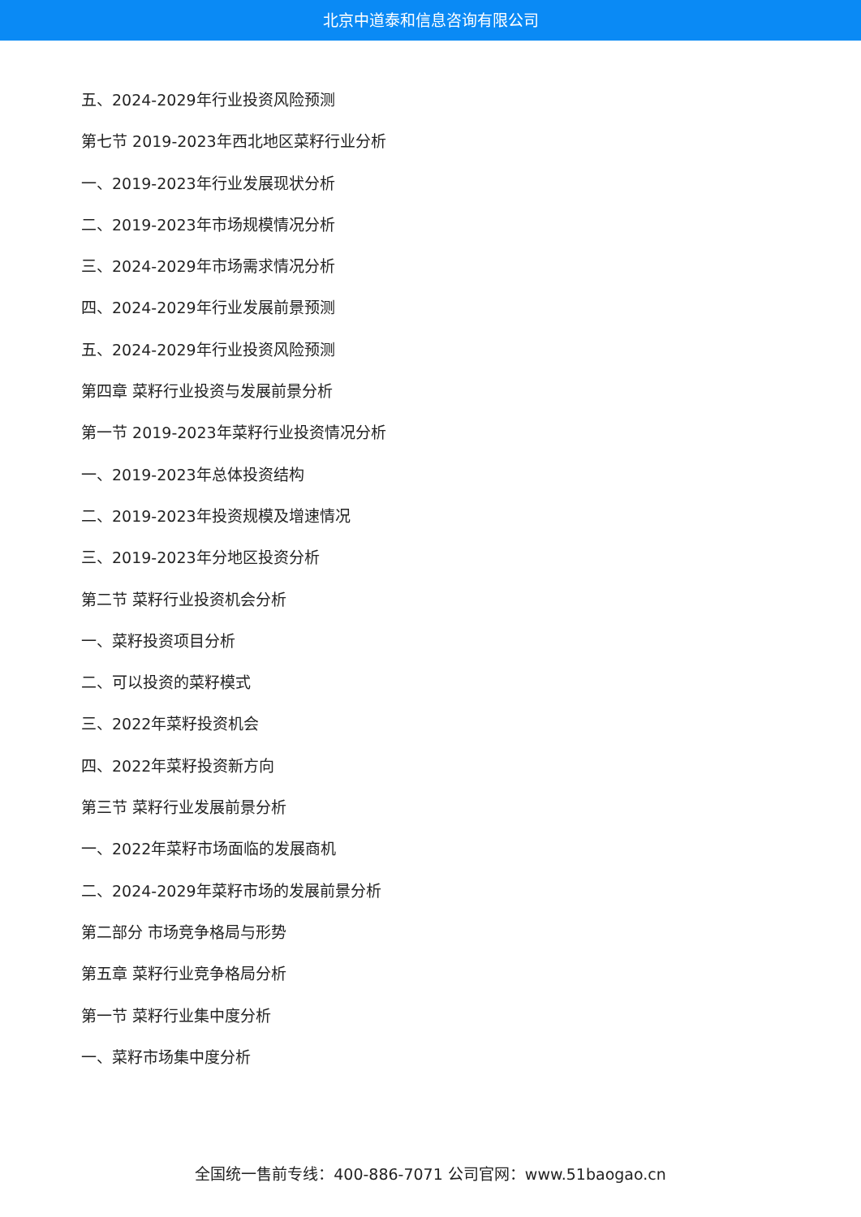北京中道泰和信息咨询有限公司
五、2024-2029年行业投资风险预测
第七节 2019-2023年西北地区菜籽行业分析
一、2019-2023年行业发展现状分析
二、2019-2023年市场规模情况分析
三、2024-2029年市场需求情况分析
四、2024-2029年行业发展前景预测
五、2024-2029年行业投资风险预测
第四章 菜籽行业投资与发展前景分析
第一节 2019-2023年菜籽行业投资情况分析
一、2019-2023年总体投资结构
二、2019-2023年投资规模及增速情况
三、2019-2023年分地区投资分析
第二节 菜籽行业投资机会分析
一、菜籽投资项目分析
二、可以投资的菜籽模式
三、2022年菜籽投资机会
四、2022年菜籽投资新方向
第三节 菜籽行业发展前景分析
一、2022年菜籽市场面临的发展商机
二、2024-2029年菜籽市场的发展前景分析
第二部分 市场竞争格局与形势
第五章 菜籽行业竞争格局分析
第一节 菜籽行业集中度分析
一、菜籽市场集中度分析
全国统一售前专线：400-886-7071 公司官网：www.51baogao.cn